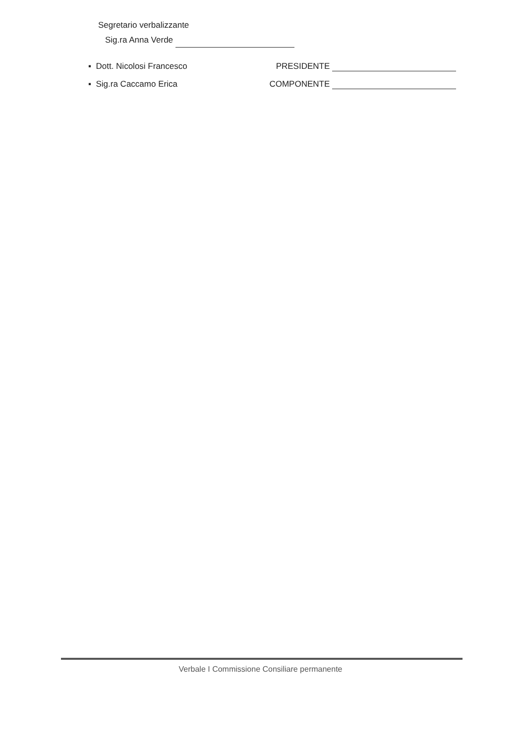Segretario verbalizzante
Sig.ra Anna Verde
▪ Dott. Nicolosi Francesco PRESIDENTE
▪ Sig.ra Caccamo Erica COMPONENTE
Verbale I Commissione Consiliare permanente